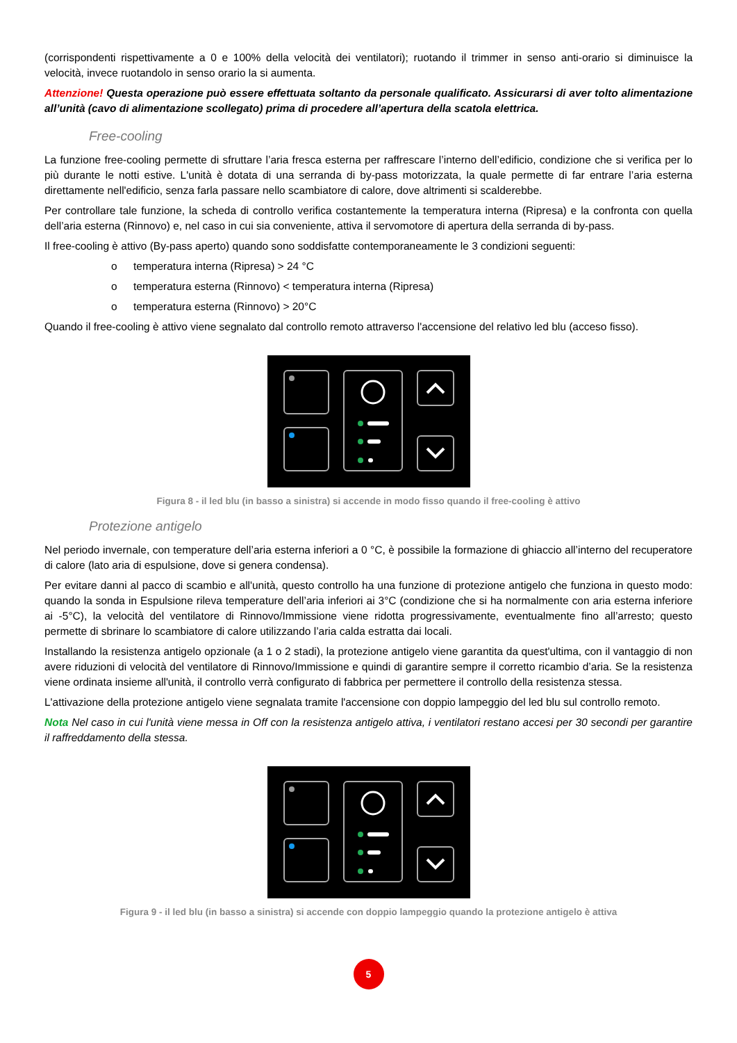(corrispondenti rispettivamente a 0 e 100% della velocità dei ventilatori); ruotando il trimmer in senso anti-orario si diminuisce la velocità, invece ruotandolo in senso orario la si aumenta.
Attenzione! Questa operazione può essere effettuata soltanto da personale qualificato. Assicurarsi di aver tolto alimentazione all’unità (cavo di alimentazione scollegato) prima di procedere all’apertura della scatola elettrica.
Free-cooling
La funzione free-cooling permette di sfruttare l’aria fresca esterna per raffrescare l’interno dell’edificio, condizione che si verifica per lo più durante le notti estive. L'unità è dotata di una serranda di by-pass motorizzata, la quale permette di far entrare l’aria esterna direttamente nell'edificio, senza farla passare nello scambiatore di calore, dove altrimenti si scalderebbe.
Per controllare tale funzione, la scheda di controllo verifica costantemente la temperatura interna (Ripresa) e la confronta con quella dell’aria esterna (Rinnovo) e, nel caso in cui sia conveniente, attiva il servomotore di apertura della serranda di by-pass.
Il free-cooling è attivo (By-pass aperto) quando sono soddisfatte contemporaneamente le 3 condizioni seguenti:
o temperatura interna (Ripresa) > 24 °C
o temperatura esterna (Rinnovo) < temperatura interna (Ripresa)
o temperatura esterna (Rinnovo) > 20°C
Quando il free-cooling è attivo viene segnalato dal controllo remoto attraverso l'accensione del relativo led blu (acceso fisso).
Figura 8 - il led blu (in basso a sinistra) si accende in modo fisso quando il free-cooling è attivo
Protezione antigelo
Nel periodo invernale, con temperature dell’aria esterna inferiori a 0 °C, è possibile la formazione di ghiaccio all’interno del recuperatore di calore (lato aria di espulsione, dove si genera condensa).
Per evitare danni al pacco di scambio e all'unità, questo controllo ha una funzione di protezione antigelo che funziona in questo modo: quando la sonda in Espulsione rileva temperature dell’aria inferiori ai 3°C (condizione che si ha normalmente con aria esterna inferiore ai -5°C), la velocità del ventilatore di Rinnovo/Immissione viene ridotta progressivamente, eventualmente fino all’arresto; questo permette di sbrinare lo scambiatore di calore utilizzando l’aria calda estratta dai locali.
Installando la resistenza antigelo opzionale (a 1 o 2 stadi), la protezione antigelo viene garantita da quest'ultima, con il vantaggio di non avere riduzioni di velocità del ventilatore di Rinnovo/Immissione e quindi di garantire sempre il corretto ricambio d’aria. Se la resistenza viene ordinata insieme all'unità, il controllo verrà configurato di fabbrica per permettere il controllo della resistenza stessa.
L'attivazione della protezione antigelo viene segnalata tramite l'accensione con doppio lampeggio del led blu sul controllo remoto.
Nota Nel caso in cui l'unità viene messa in Off con la resistenza antigelo attiva, i ventilatori restano accesi per 30 secondi per garantire il raffreddamento della stessa.
Figura 9 - il led blu (in basso a sinistra) si accende con doppio lampeggio quando la protezione antigelo è attiva
5